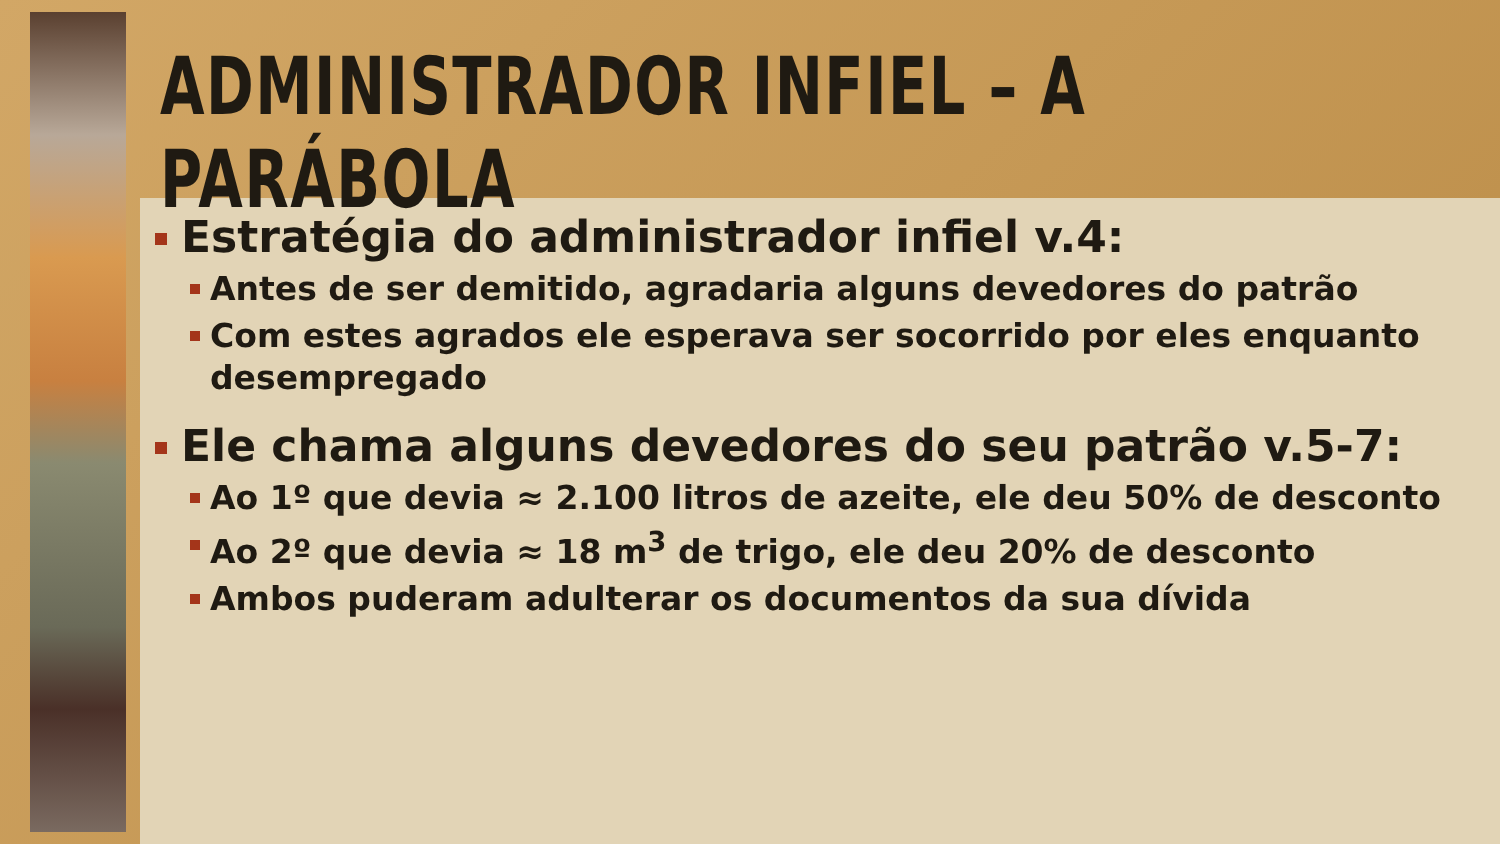ADMINISTRADOR INFIEL – A PARÁBOLA
Estratégia do administrador infiel v.4:
Antes de ser demitido, agradaria alguns devedores do patrão
Com estes agrados ele esperava ser socorrido por eles enquanto desempregado
Ele chama alguns devedores do seu patrão v.5-7:
Ao 1º que devia ≈ 2.100 litros de azeite, ele deu 50% de desconto
Ao 2º que devia ≈ 18 m<sup>3</sup> de trigo, ele deu 20% de desconto
Ambos puderam adulterar os documentos da sua dívida